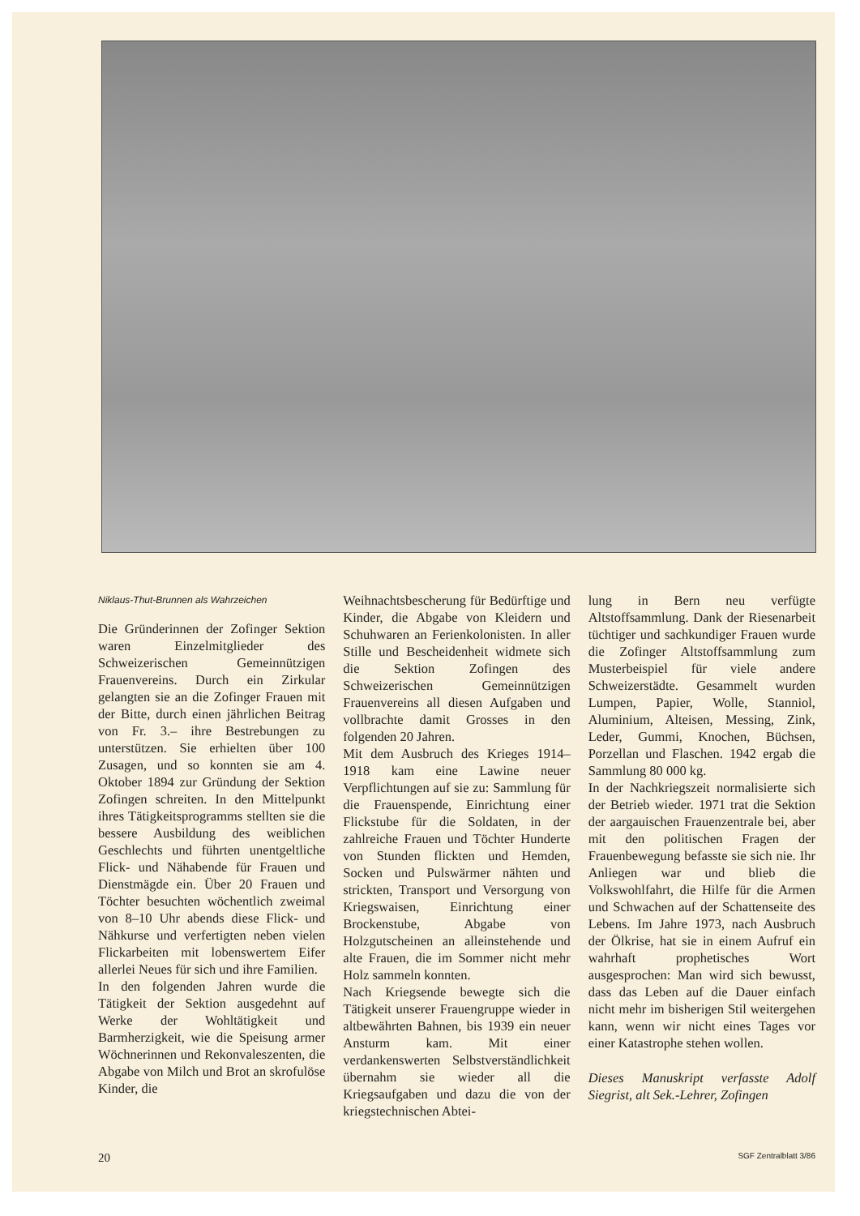Niklaus-Thut-Brunnen als Wahrzeichen
Die Gründerinnen der Zofinger Sektion waren Einzelmitglieder des Schweizerischen Gemeinnützigen Frauenvereins. Durch ein Zirkular gelangten sie an die Zofinger Frauen mit der Bitte, durch einen jährlichen Beitrag von Fr. 3.– ihre Bestrebungen zu unterstützen. Sie erhielten über 100 Zusagen, und so konnten sie am 4. Oktober 1894 zur Gründung der Sektion Zofingen schreiten. In den Mittelpunkt ihres Tätigkeitsprogramms stellten sie die bessere Ausbildung des weiblichen Geschlechts und führten unentgeltliche Flick- und Nähabende für Frauen und Dienstmägde ein. Über 20 Frauen und Töchter besuchten wöchentlich zweimal von 8–10 Uhr abends diese Flick- und Nähkurse und verfertigten neben vielen Flickarbeiten mit lobenswertem Eifer allerlei Neues für sich und ihre Familien.
In den folgenden Jahren wurde die Tätigkeit der Sektion ausgedehnt auf Werke der Wohltätigkeit und Barmherzigkeit, wie die Speisung armer Wöchnerinnen und Rekonvaleszenten, die Abgabe von Milch und Brot an skrofulöse Kinder, die
Weihnachtsbescherung für Bedürftige und Kinder, die Abgabe von Kleidern und Schuhwaren an Ferienkolonisten. In aller Stille und Bescheidenheit widmete sich die Sektion Zofingen des Schweizerischen Gemeinnützigen Frauenvereins all diesen Aufgaben und vollbrachte damit Grosses in den folgenden 20 Jahren.
Mit dem Ausbruch des Krieges 1914–1918 kam eine Lawine neuer Verpflichtungen auf sie zu: Sammlung für die Frauenspende, Einrichtung einer Flickstube für die Soldaten, in der zahlreiche Frauen und Töchter Hunderte von Stunden flickten und Hemden, Socken und Pulswärmer nähten und strickten, Transport und Versorgung von Kriegswaisen, Einrichtung einer Brockenstube, Abgabe von Holzgutscheinen an alleinstehende und alte Frauen, die im Sommer nicht mehr Holz sammeln konnten.
Nach Kriegsende bewegte sich die Tätigkeit unserer Frauengruppe wieder in altbewährten Bahnen, bis 1939 ein neuer Ansturm kam. Mit einer verdankenswerten Selbstverständlichkeit übernahm sie wieder all die Kriegsaufgaben und dazu die von der kriegstechnischen Abtei-
lung in Bern neu verfügte Altstoffsammlung. Dank der Riesenarbeit tüchtiger und sachkundiger Frauen wurde die Zofinger Altstoffsammlung zum Musterbeispiel für viele andere Schweizerstädte. Gesammelt wurden Lumpen, Papier, Wolle, Stanniol, Aluminium, Alteisen, Messing, Zink, Leder, Gummi, Knochen, Büchsen, Porzellan und Flaschen. 1942 ergab die Sammlung 80 000 kg.
In der Nachkriegszeit normalisierte sich der Betrieb wieder. 1971 trat die Sektion der aargauischen Frauenzentrale bei, aber mit den politischen Fragen der Frauenbewegung befasste sie sich nie. Ihr Anliegen war und blieb die Volkswohlfahrt, die Hilfe für die Armen und Schwachen auf der Schattenseite des Lebens. Im Jahre 1973, nach Ausbruch der Ölkrise, hat sie in einem Aufruf ein wahrhaft prophetisches Wort ausgesprochen: Man wird sich bewusst, dass das Leben auf die Dauer einfach nicht mehr im bisherigen Stil weitergehen kann, wenn wir nicht eines Tages vor einer Katastrophe stehen wollen.
Dieses Manuskript verfasste Adolf Siegrist, alt Sek.-Lehrer, Zofingen
20 SGF Zentralblatt 3/86